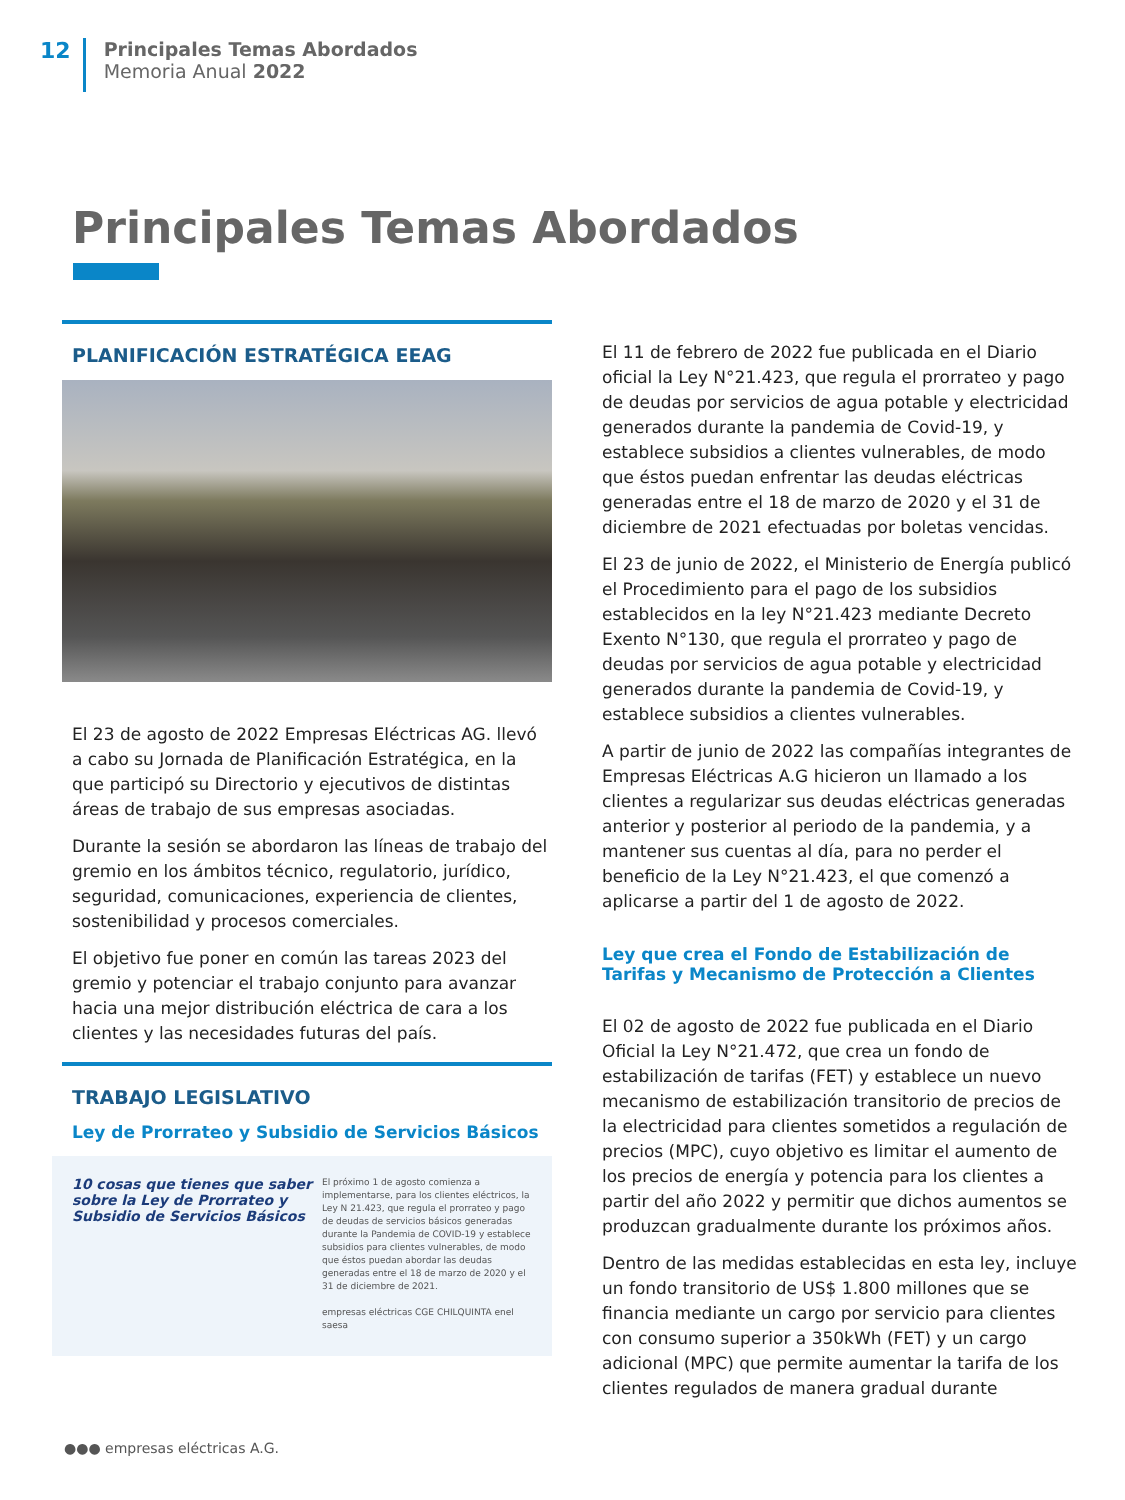12
Principales Temas Abordados
Memoria Anual 2022
Principales Temas Abordados
PLANIFICACIÓN ESTRATÉGICA EEAG
El 23 de agosto de 2022 Empresas Eléctricas AG. llevó a cabo su Jornada de Planificación Estratégica, en la que participó su Directorio y ejecutivos de distintas áreas de trabajo de sus empresas asociadas.
Durante la sesión se abordaron las líneas de trabajo del gremio en los ámbitos técnico, regulatorio, jurídico, seguridad, comunicaciones, experiencia de clientes, sostenibilidad y procesos comerciales.
El objetivo fue poner en común las tareas 2023 del gremio y potenciar el trabajo conjunto para avanzar hacia una mejor distribución eléctrica de cara a los clientes y las necesidades futuras del país.
TRABAJO LEGISLATIVO
Ley de Prorrateo y Subsidio de Servicios Básicos
10 cosas que tienes que saber sobre la Ley de Prorrateo y Subsidio de Servicios Básicos
El próximo 1 de agosto comienza a implementarse, para los clientes eléctricos, la Ley N 21.423, que regula el prorrateo y pago de deudas de servicios básicos generadas durante la Pandemia de COVID-19 y establece subsidios para clientes vulnerables, de modo que éstos puedan abordar las deudas generadas entre el 18 de marzo de 2020 y el 31 de diciembre de 2021.
empresas eléctricas CGE CHILQUINTA enel saesa
El 11 de febrero de 2022 fue publicada en el Diario oficial la Ley N°21.423, que regula el prorrateo y pago de deudas por servicios de agua potable y electricidad generados durante la pandemia de Covid-19, y establece subsidios a clientes vulnerables, de modo que éstos puedan enfrentar las deudas eléctricas generadas entre el 18 de marzo de 2020 y el 31 de diciembre de 2021 efectuadas por boletas vencidas.
El 23 de junio de 2022, el Ministerio de Energía publicó el Procedimiento para el pago de los subsidios establecidos en la ley N°21.423 mediante Decreto Exento N°130, que regula el prorrateo y pago de deudas por servicios de agua potable y electricidad generados durante la pandemia de Covid-19, y establece subsidios a clientes vulnerables.
A partir de junio de 2022 las compañías integrantes de Empresas Eléctricas A.G hicieron un llamado a los clientes a regularizar sus deudas eléctricas generadas anterior y posterior al periodo de la pandemia, y a mantener sus cuentas al día, para no perder el beneficio de la Ley N°21.423, el que comenzó a aplicarse a partir del 1 de agosto de 2022.
Ley que crea el Fondo de Estabilización de Tarifas y Mecanismo de Protección a Clientes
El 02 de agosto de 2022 fue publicada en el Diario Oficial la Ley N°21.472, que crea un fondo de estabilización de tarifas (FET) y establece un nuevo mecanismo de estabilización transitorio de precios de la electricidad para clientes sometidos a regulación de precios (MPC), cuyo objetivo es limitar el aumento de los precios de energía y potencia para los clientes a partir del año 2022 y permitir que dichos aumentos se produzcan gradualmente durante los próximos años.
Dentro de las medidas establecidas en esta ley, incluye un fondo transitorio de US$ 1.800 millones que se financia mediante un cargo por servicio para clientes con consumo superior a 350kWh (FET) y un cargo adicional (MPC) que permite aumentar la tarifa de los clientes regulados de manera gradual durante
●●● empresas eléctricas A.G.